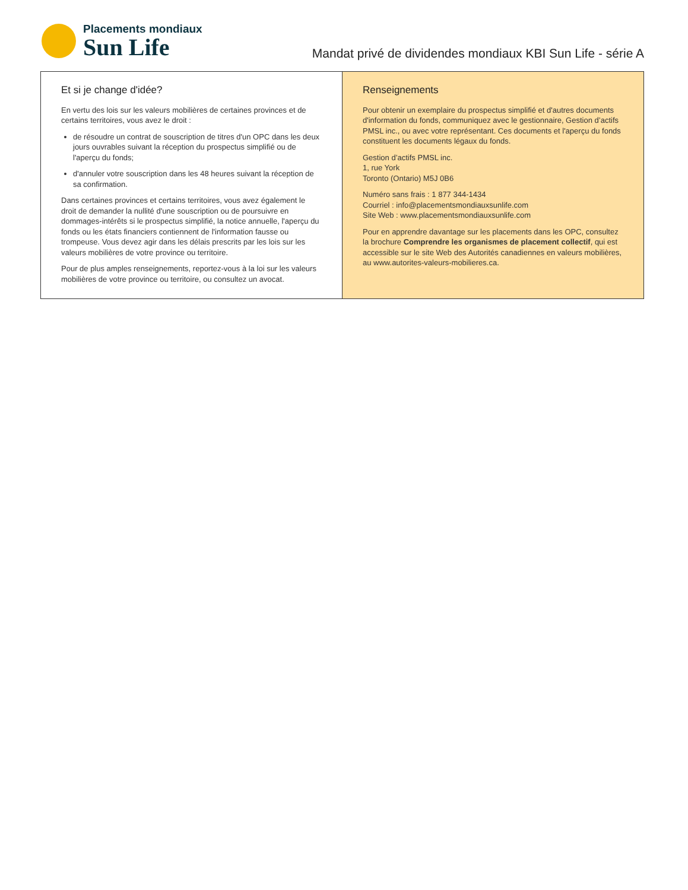Placements mondiaux
Sun Life
Mandat privé de dividendes mondiaux KBI Sun Life - série A
Et si je change d'idée?
En vertu des lois sur les valeurs mobilières de certaines provinces et de certains territoires, vous avez le droit :
de résoudre un contrat de souscription de titres d'un OPC dans les deux jours ouvrables suivant la réception du prospectus simplifié ou de l'aperçu du fonds;
d'annuler votre souscription dans les 48 heures suivant la réception de sa confirmation.
Dans certaines provinces et certains territoires, vous avez également le droit de demander la nullité d'une souscription ou de poursuivre en dommages-intérêts si le prospectus simplifié, la notice annuelle, l'aperçu du fonds ou les états financiers contiennent de l'information fausse ou trompeuse. Vous devez agir dans les délais prescrits par les lois sur les valeurs mobilières de votre province ou territoire.
Pour de plus amples renseignements, reportez-vous à la loi sur les valeurs mobilières de votre province ou territoire, ou consultez un avocat.
Renseignements
Pour obtenir un exemplaire du prospectus simplifié et d'autres documents d'information du fonds, communiquez avec le gestionnaire, Gestion d’actifs PMSL inc., ou avec votre représentant. Ces documents et l'aperçu du fonds constituent les documents légaux du fonds.
Gestion d’actifs PMSL inc.
1, rue York
Toronto (Ontario) M5J 0B6
Numéro sans frais : 1 877 344-1434
Courriel : info@placementsmondiauxsunlife.com
Site Web : www.placementsmondiauxsunlife.com
Pour en apprendre davantage sur les placements dans les OPC, consultez la brochure Comprendre les organismes de placement collectif, qui est accessible sur le site Web des Autorités canadiennes en valeurs mobilières, au www.autorites-valeurs-mobilieres.ca.